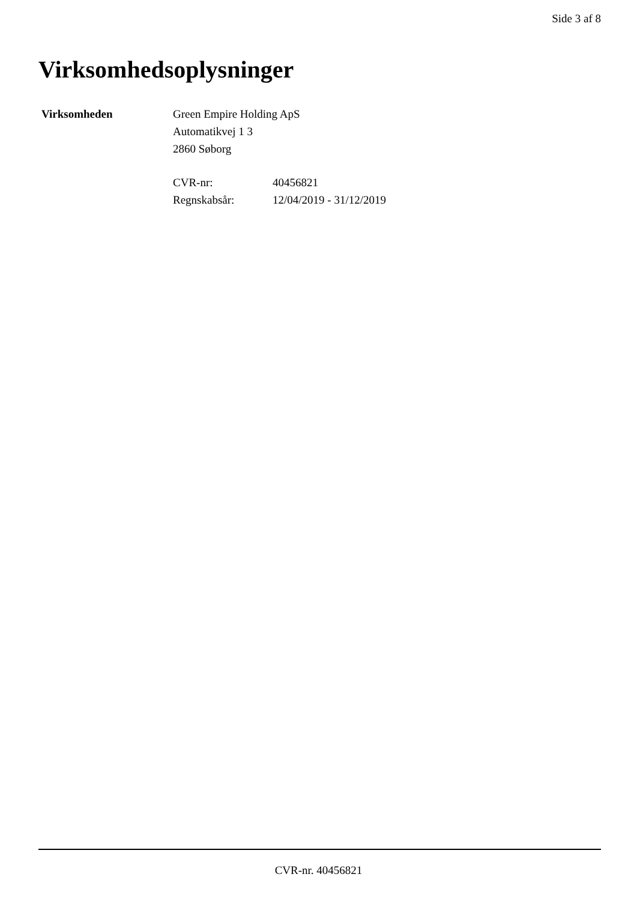Side 3 af 8
Virksomhedsoplysninger
Virksomheden Green Empire Holding ApS
Automatikvej 1 3
2860 Søborg
CVR-nr:
Regnskabsår:
40456821
12/04/2019 - 31/12/2019
CVR-nr. 40456821